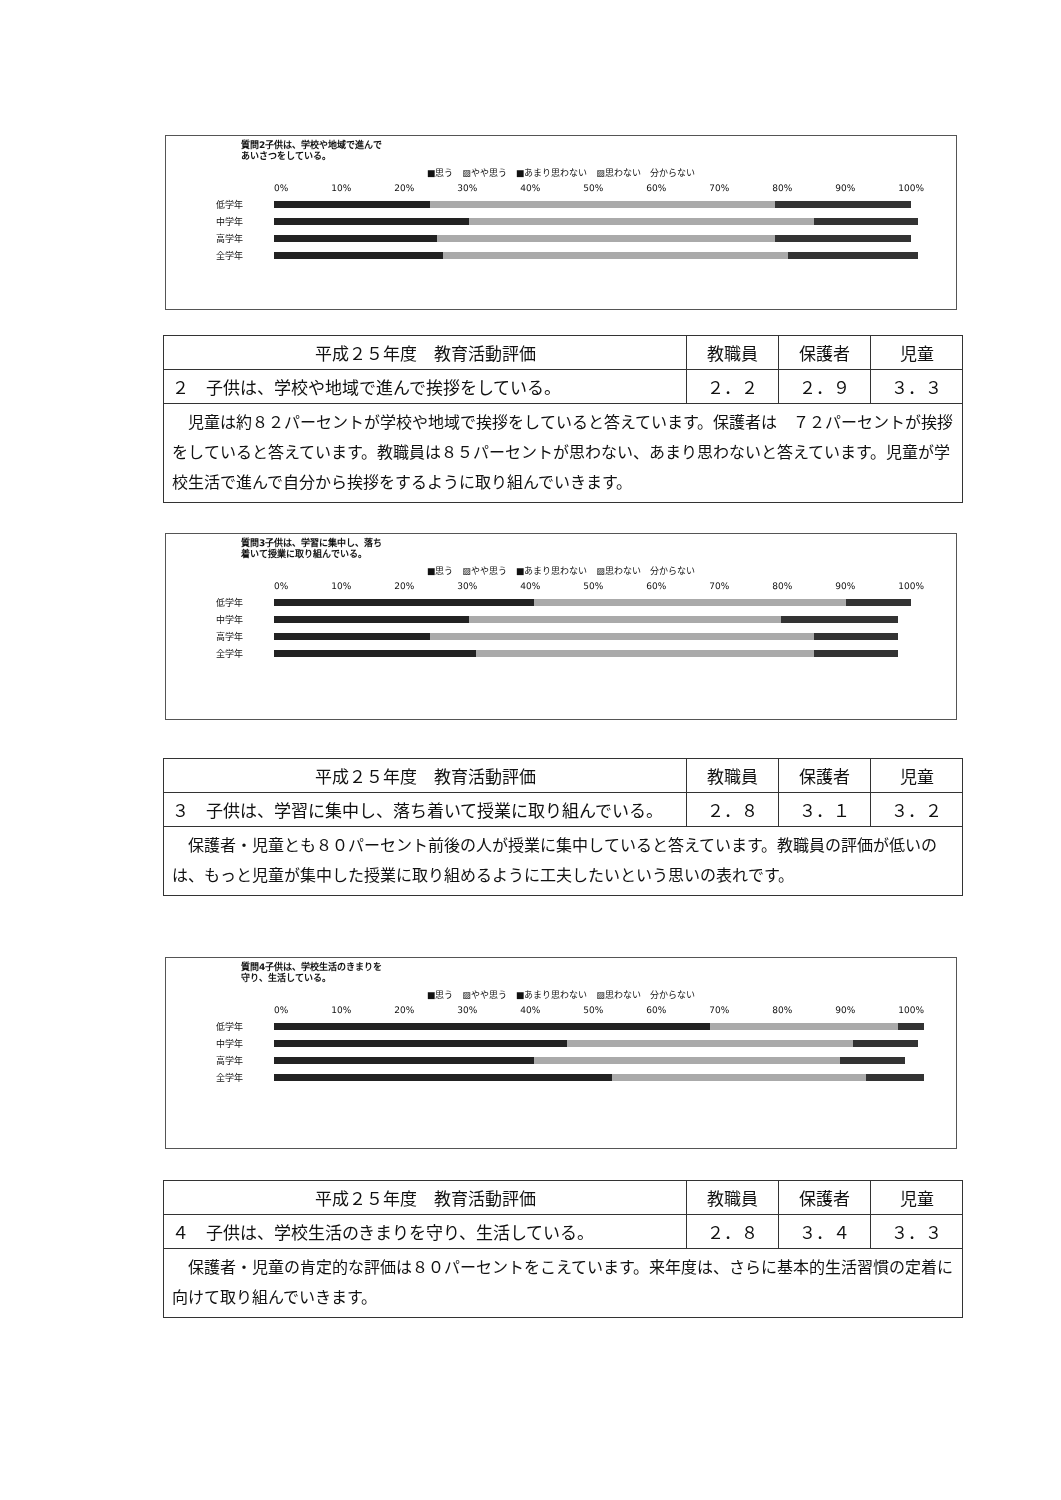質問2子供は、学校や地域で進んであいさつをしている。
■思う　▨やや思う　■あまり思わない　▨思わない　分からない
0% 10% 20% 30% 40% 50% 60% 70% 80% 90% 100%
低学年
中学年
高学年
全学年
| 平成２５年度 教育活動評価 | 教職員 | 保護者 | 児童 |
| --- | --- | --- | --- |
| ２ 子供は、学校や地域で進んで挨拶をしている。 | ２．２ | ２．９ | ３．３ |
| 児童は約８２パーセントが学校や地域で挨拶をしていると答えています。保護者は ７２パーセントが挨拶をしていると答えています。教職員は８５パーセントが思わない、あまり思わないと答えています。児童が学校生活で進んで自分から挨拶をするように取り組んでいきます。 | | | |
質問3子供は、学習に集中し、落ち着いて授業に取り組んでいる。
■思う　▨やや思う　■あまり思わない　▨思わない　分からない
0% 10% 20% 30% 40% 50% 60% 70% 80% 90% 100%
低学年
中学年
高学年
全学年
| 平成２５年度 教育活動評価 | 教職員 | 保護者 | 児童 |
| --- | --- | --- | --- |
| ３ 子供は、学習に集中し、落ち着いて授業に取り組んでいる。 | ２．８ | ３．１ | ３．２ |
| 保護者・児童とも８０パーセント前後の人が授業に集中していると答えています。教職員の評価が低いのは、もっと児童が集中した授業に取り組めるように工夫したいという思いの表れです。 | | | |
質問4子供は、学校生活のきまりを守り、生活している。
■思う　▨やや思う　■あまり思わない　▨思わない　分からない
0% 10% 20% 30% 40% 50% 60% 70% 80% 90% 100%
低学年
中学年
高学年
全学年
| 平成２５年度 教育活動評価 | 教職員 | 保護者 | 児童 |
| --- | --- | --- | --- |
| ４ 子供は、学校生活のきまりを守り、生活している。 | ２．８ | ３．４ | ３．３ |
| 保護者・児童の肯定的な評価は８０パーセントをこえています。来年度は、さらに基本的生活習慣の定着に向けて取り組んでいきます。 | | | |